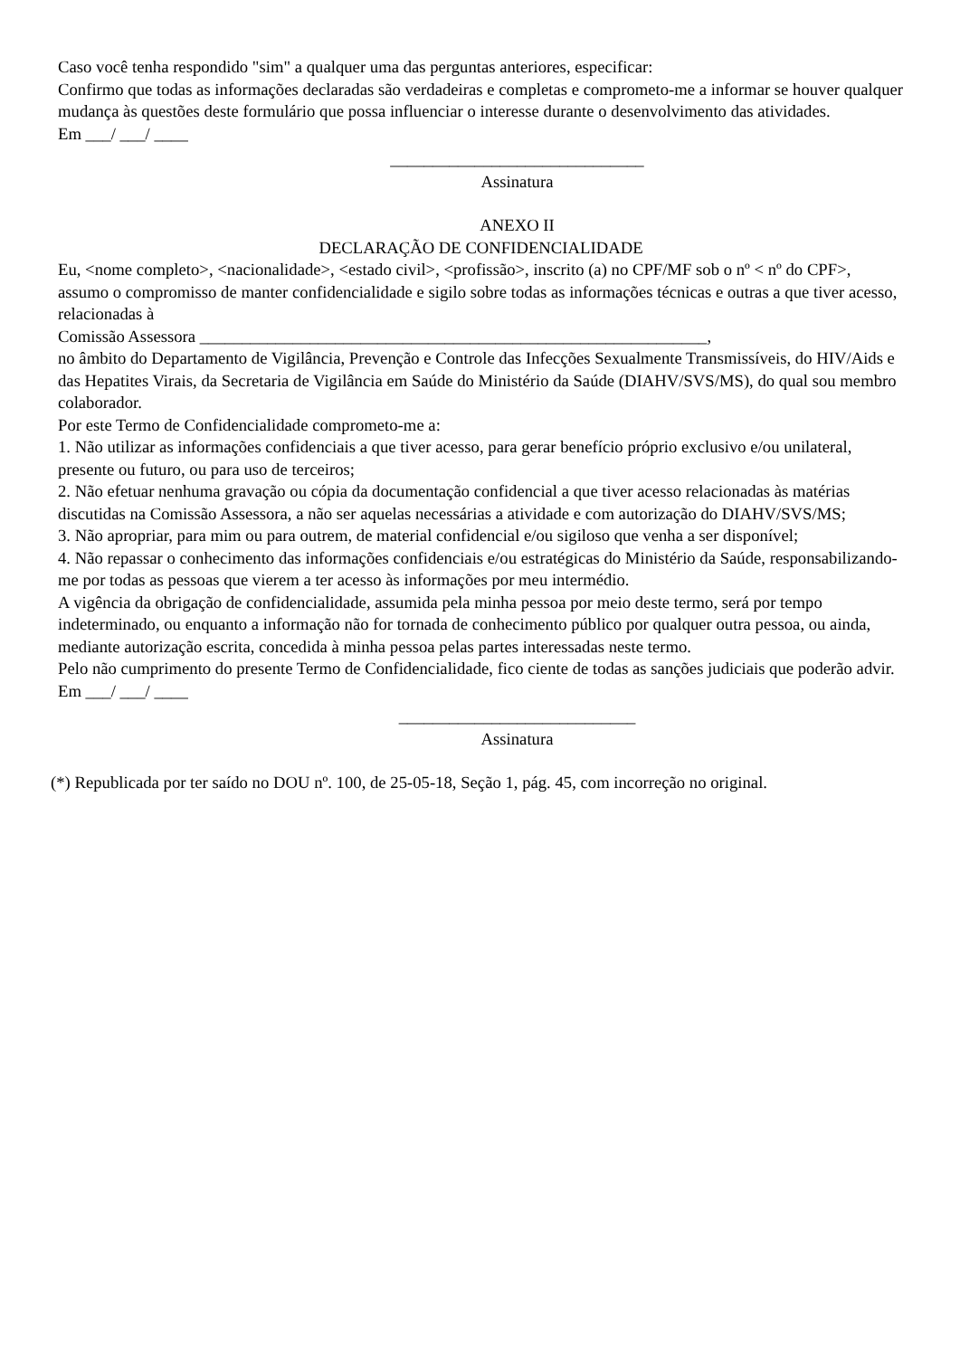Caso você tenha respondido "sim" a qualquer uma das perguntas anteriores, especificar:
Confirmo que todas as informações declaradas são verdadeiras e completas e comprometo-me a informar se houver qualquer mudança às questões deste formulário que possa influenciar o interesse durante o desenvolvimento das atividades.
Em ___/ ___/ ____
______________________________
Assinatura
ANEXO II
DECLARAÇÃO DE CONFIDENCIALIDADE
Eu, <nome completo>, <nacionalidade>, <estado civil>, <profissão>, inscrito (a) no CPF/MF sob o nº < nº do CPF>, assumo o compromisso de manter confidencialidade e sigilo sobre todas as informações técnicas e outras a que tiver acesso, relacionadas à
Comissão Assessora ____________________________________________________________,
no âmbito do Departamento de Vigilância, Prevenção e Controle das Infecções Sexualmente Transmissíveis, do HIV/Aids e das Hepatites Virais, da Secretaria de Vigilância em Saúde do Ministério da Saúde (DIAHV/SVS/MS), do qual sou membro colaborador.
Por este Termo de Confidencialidade comprometo-me a:
1. Não utilizar as informações confidenciais a que tiver acesso, para gerar benefício próprio exclusivo e/ou unilateral, presente ou futuro, ou para uso de terceiros;
2. Não efetuar nenhuma gravação ou cópia da documentação confidencial a que tiver acesso relacionadas às matérias discutidas na Comissão Assessora, a não ser aquelas necessárias a atividade e com autorização do DIAHV/SVS/MS;
3. Não apropriar, para mim ou para outrem, de material confidencial e/ou sigiloso que venha a ser disponível;
4. Não repassar o conhecimento das informações confidenciais e/ou estratégicas do Ministério da Saúde, responsabilizando-me por todas as pessoas que vierem a ter acesso às informações por meu intermédio.
A vigência da obrigação de confidencialidade, assumida pela minha pessoa por meio deste termo, será por tempo indeterminado, ou enquanto a informação não for tornada de conhecimento público por qualquer outra pessoa, ou ainda, mediante autorização escrita, concedida à minha pessoa pelas partes interessadas neste termo.
Pelo não cumprimento do presente Termo de Confidencialidade, fico ciente de todas as sanções judiciais que poderão advir.
Em ___/ ___/ ____
____________________________
Assinatura
(*) Republicada por ter saído no DOU nº. 100, de 25-05-18, Seção 1, pág. 45, com incorreção no original.